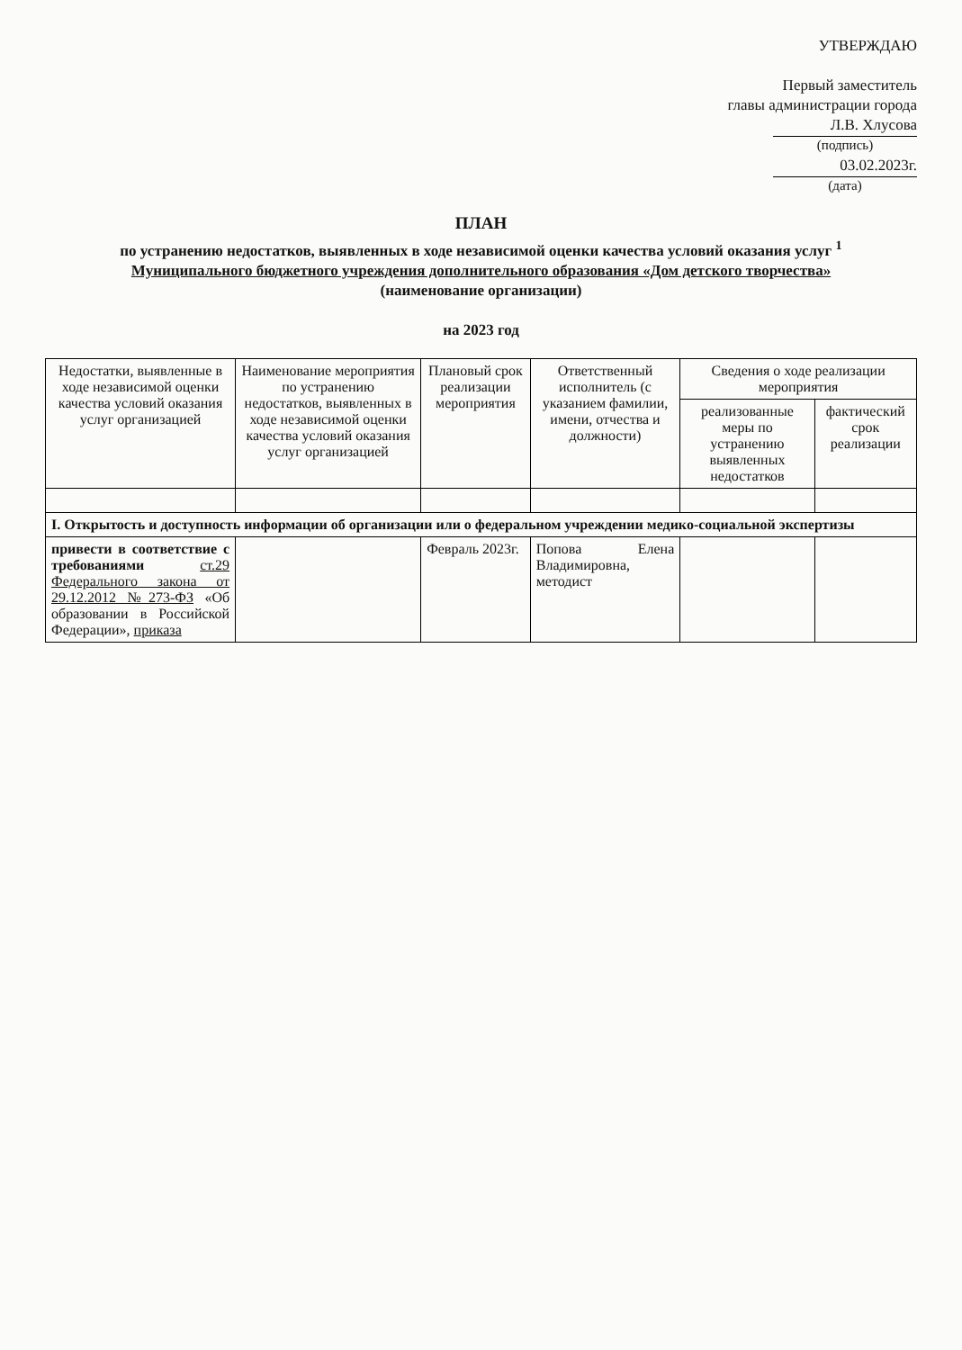УТВЕРЖДАЮ
Первый заместитель
главы администрации города
Л.В. Хлусова
(подпись)
03.02.2023г.
(дата)
ПЛАН
по устранению недостатков, выявленных в ходе независимой оценки качества условий оказания услуг <sup>1</sup>
Муниципального бюджетного учреждения дополнительного образования «Дом детского творчества»
(наименование организации)
на 2023 год
| Недостатки, выявленные в ходе независимой оценки качества условий оказания услуг организацией | Наименование мероприятия по устранению недостатков, выявленных в ходе независимой оценки качества условий оказания услуг организацией | Плановый срок реализации мероприятия | Ответственный исполнитель (с указанием фамилии, имени, отчества и должности) | Сведения о ходе реализации мероприятия | |
| --- | --- | --- | --- | --- | --- |
| | | | | реализованные меры по устранению выявленных недостатков | фактический срок реализации |
| I. Открытость и доступность информации об организации или о федеральном учреждении медико-социальной экспертизы | | | | | |
| привести в соответствие с требованиями ст.29 Федерального закона от 29.12.2012 №273-ФЗ «Об образовании в Российской Федерации», приказа | | Февраль 2023г. | Попова Елена Владимировна, методист | | |